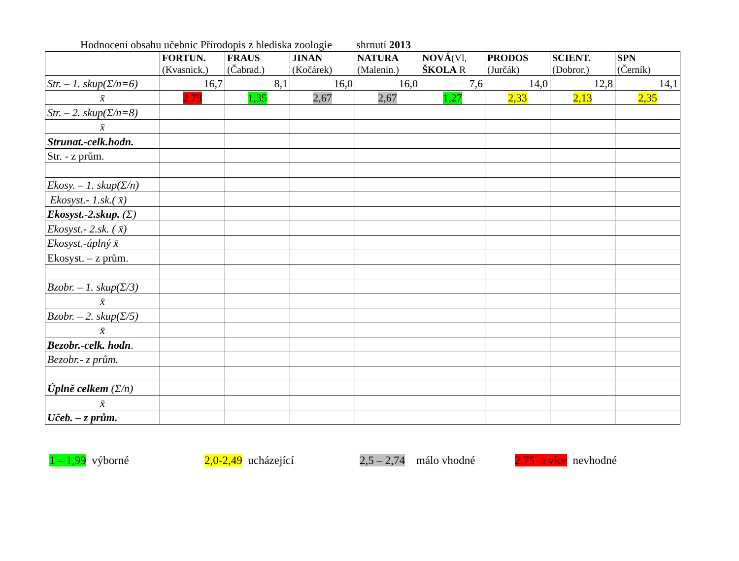Hodnocení obsahu učebnic Přírodopis z hlediska zoologie shrnutí 2013
| | FORTUN. (Kvasnick.) | FRAUS (Čabrad.) | JINAN (Kočárek) | NATURA (Malenin.) | NOVÁ (Vl, ŠKOLA R | PRODOS (Jurčák) | SCIENT. (Dobror.) | SPN (Černík) |
| --- | --- | --- | --- | --- | --- | --- | --- | --- |
| Str. – 1. skup(Σ/n=6) | 16,7 | 8,1 | 16,0 | 16,0 | 7,6 | 14,0 | 12,8 | 14,1 |
| x̄ | 2,78 | 1,35 | 2,67 | 2,67 | 1,27 | 2,33 | 2,13 | 2,35 |
| Str. – 2. skup(Σ/n=8) | | | | | | | | |
| x̄ | | | | | | | | |
| Strunat.-celk.hodn. | | | | | | | | |
| Str. - z prům. | | | | | | | | |
| Ekosy. – 1. skup(Σ/n) | | | | | | | | |
| Ekosyst.- 1.sk.( x̄) | | | | | | | | |
| Ekosyst.-2.skup. (Σ) | | | | | | | | |
| Ekosyst.- 2.sk. ( x̄) | | | | | | | | |
| Ekosyst.-úplný x̄ | | | | | | | | |
| Ekosyst. – z prům. | | | | | | | | |
| Bzobr. – 1. skup(Σ/3) | | | | | | | | |
| x̄ | | | | | | | | |
| Bzobr. – 2. skup(Σ/5) | | | | | | | | |
| x̄ | | | | | | | | |
| Bezobr.-celk. hodn . | | | | | | | | |
| Bezobr.- z prům. | | | | | | | | |
| Úplně celkem (Σ/n) | | | | | | | | |
| x̄ | | | | | | | | |
| Učeb. – z prům. | | | | | | | | |
1 – 1,99 výborné 2,0-2,49 ucházející 2,5 – 2,74 málo vhodné
2.75 a více nevhodné